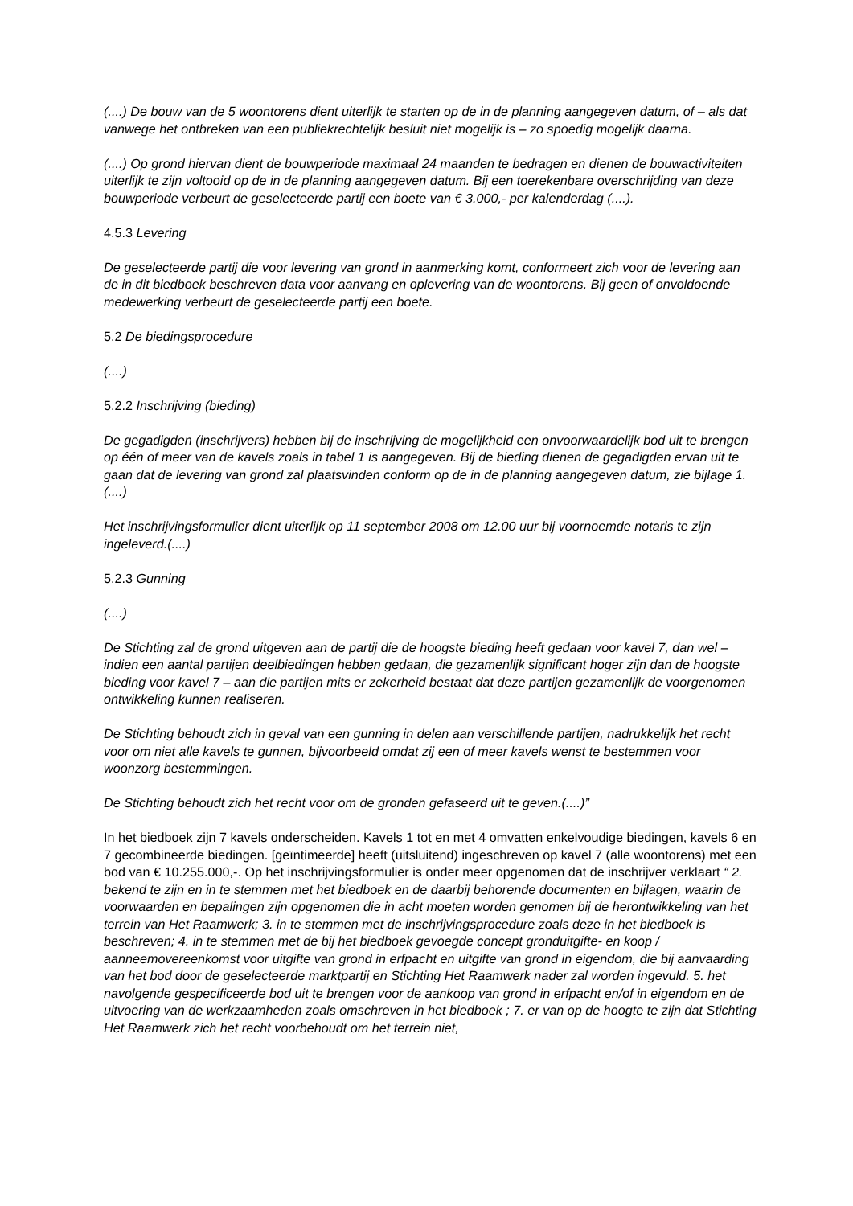(....) De bouw van de 5 woontorens dient uiterlijk te starten op de in de planning aangegeven datum, of – als dat vanwege het ontbreken van een publiekrechtelijk besluit niet mogelijk is – zo spoedig mogelijk daarna.
(....) Op grond hiervan dient de bouwperiode maximaal 24 maanden te bedragen en dienen de bouwactiviteiten uiterlijk te zijn voltooid op de in de planning aangegeven datum. Bij een toerekenbare overschrijding van deze bouwperiode verbeurt de geselecteerde partij een boete van € 3.000,- per kalenderdag (....).
4.5.3 Levering
De geselecteerde partij die voor levering van grond in aanmerking komt, conformeert zich voor de levering aan de in dit biedboek beschreven data voor aanvang en oplevering van de woontorens. Bij geen of onvoldoende medewerking verbeurt de geselecteerde partij een boete.
5.2 De biedingsprocedure
(....)
5.2.2 Inschrijving (bieding)
De gegadigden (inschrijvers) hebben bij de inschrijving de mogelijkheid een onvoorwaardelijk bod uit te brengen op één of meer van de kavels zoals in tabel 1 is aangegeven. Bij de bieding dienen de gegadigden ervan uit te gaan dat de levering van grond zal plaatsvinden conform op de in de planning aangegeven datum, zie bijlage 1.(....)
Het inschrijvingsformulier dient uiterlijk op 11 september 2008 om 12.00 uur bij voornoemde notaris te zijn ingeleverd.(....)
5.2.3 Gunning
(....)
De Stichting zal de grond uitgeven aan de partij die de hoogste bieding heeft gedaan voor kavel 7, dan wel – indien een aantal partijen deelbiedingen hebben gedaan, die gezamenlijk significant hoger zijn dan de hoogste bieding voor kavel 7 – aan die partijen mits er zekerheid bestaat dat deze partijen gezamenlijk de voorgenomen ontwikkeling kunnen realiseren.
De Stichting behoudt zich in geval van een gunning in delen aan verschillende partijen, nadrukkelijk het recht voor om niet alle kavels te gunnen, bijvoorbeeld omdat zij een of meer kavels wenst te bestemmen voor woonzorg bestemmingen.
De Stichting behoudt zich het recht voor om de gronden gefaseerd uit te geven.(....)”
In het biedboek zijn 7 kavels onderscheiden. Kavels 1 tot en met 4 omvatten enkelvoudige biedingen, kavels 6 en 7 gecombineerde biedingen. [geïntimeerde] heeft (uitsluitend) ingeschreven op kavel 7 (alle woontorens) met een bod van € 10.255.000,-. Op het inschrijvingsformulier is onder meer opgenomen dat de inschrijver verklaart “ 2. bekend te zijn en in te stemmen met het biedboek en de daarbij behorende documenten en bijlagen, waarin de voorwaarden en bepalingen zijn opgenomen die in acht moeten worden genomen bij de herontwikkeling van het terrein van Het Raamwerk; 3. in te stemmen met de inschrijvingsprocedure zoals deze in het biedboek is beschreven; 4. in te stemmen met de bij het biedboek gevoegde concept gronduitgifte- en koop / aanneemovereenkomst voor uitgifte van grond in erfpacht en uitgifte van grond in eigendom, die bij aanvaarding van het bod door de geselecteerde marktpartij en Stichting Het Raamwerk nader zal worden ingevuld. 5. het navolgende gespecificeerde bod uit te brengen voor de aankoop van grond in erfpacht en/of in eigendom en de uitvoering van de werkzaamheden zoals omschreven in het biedboek ; 7. er van op de hoogte te zijn dat Stichting Het Raamwerk zich het recht voorbehoudt om het terrein niet,